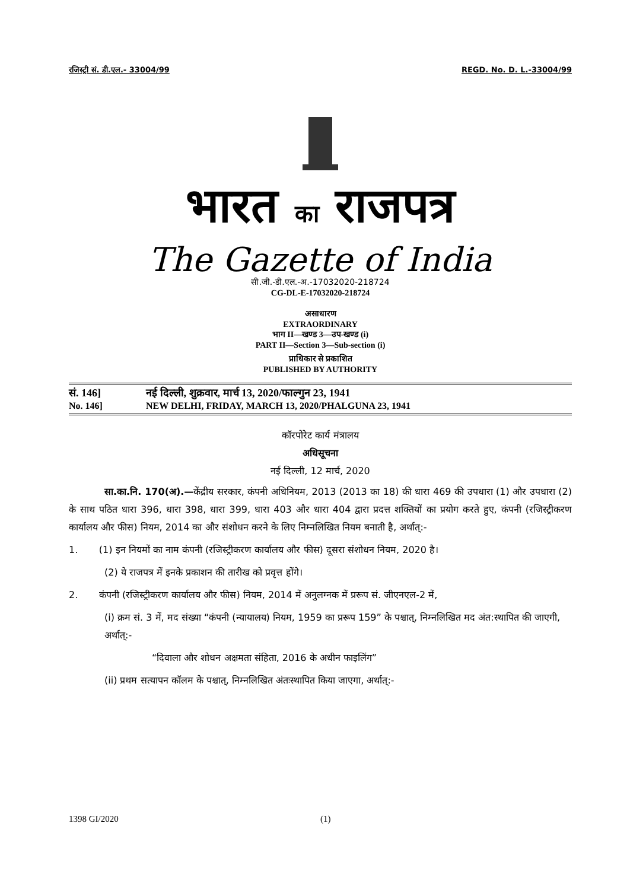रजिस्ट्री सं. डी.एल.- 33004/99 REGD. No. D. L.-33004/99
भारत का राजपत्र
The Gazette of India
सी.जी.-डी.एल.-अ.-17032020-218724
CG-DL-E-17032020-218724
असाधारण
EXTRAORDINARY
भाग II—खण्ड 3—उप-खण्ड (i)
PART II—Section 3—Sub-section (i)
प्राधिकार से प्रकाशित
PUBLISHED BY AUTHORITY
सं. 146] नई दिल्ली, शुक्रवार, मार्च 13, 2020/फाल्गुन 23, 1941
No. 146] NEW DELHI, FRIDAY, MARCH 13, 2020/PHALGUNA 23, 1941
कॉरपोरेट कार्य मंत्रालय
अधिसूचना
नई दिल्ली, 12 मार्च, 2020
सा.का.नि. 170(अ).—केंद्रीय सरकार, कंपनी अधिनियम, 2013 (2013 का 18) की धारा 469 की उपधारा (1) और उपधारा (2) के साथ पठित धारा 396, धारा 398, धारा 399, धारा 403 और धारा 404 द्वारा प्रदत्त शक्तियों का प्रयोग करते हुए, कंपनी (रजिस्ट्रीकरण कार्यालय और फीस) नियम, 2014 का और संशोधन करने के लिए निम्नलिखित नियम बनाती है, अर्थात्:-
1. (1) इन नियमों का नाम कंपनी (रजिस्ट्रीकरण कार्यालय और फीस) दूसरा संशोधन नियम, 2020 है।
(2) ये राजपत्र में इनके प्रकाशन की तारीख को प्रवृत्त होंगे।
2. कंपनी (रजिस्ट्रीकरण कार्यालय और फीस) नियम, 2014 में अनुलग्नक में प्ररूप सं. जीएनएल-2 में,
(i) क्रम सं. 3 में, मद संख्या “कंपनी (न्यायालय) नियम, 1959 का प्ररूप 159” के पश्चात्, निम्नलिखित मद अंत:स्थापित की जाएगी, अर्थात्:-
“दिवाला और शोधन अक्षमता संहिता, 2016 के अधीन फाइलिंग”
(ii) प्रथम सत्यापन कॉलम के पश्चात्, निम्नलिखित अंतःस्थापित किया जाएगा, अर्थात्:-
1398 GI/2020 (1)